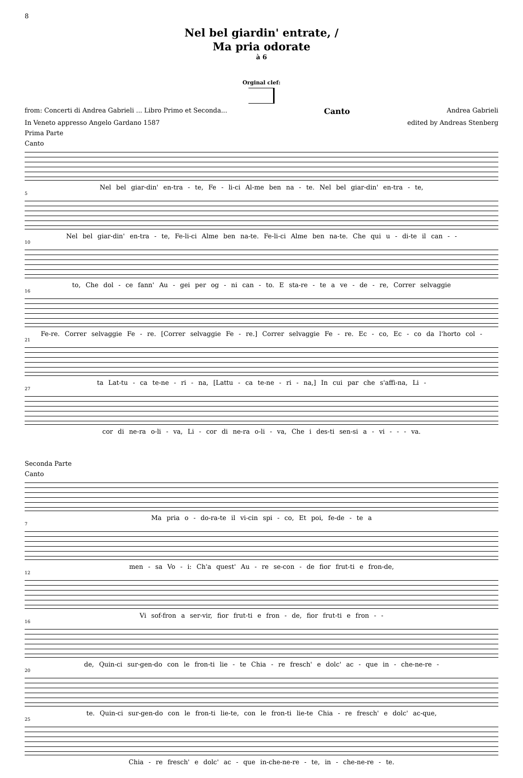8
Nel bel giardin' entrate, /
Ma pria odorate
à 6
Orginal clef:
from: Concerti di Andrea Gabrieli ... Libro Primo et Seconda... Canto Andrea Gabrieli
In Veneto appresso Angelo Gardano 1587 edited by Andreas Stenberg
Prima Parte
Canto
Nel bel giar-din' en-tra - te, Fe - li-ci Al-me ben na - te. Nel bel giar-din' en-tra - te,
5
Nel bel giar-din' en-tra - te, Fe-li-ci Alme ben na-te. Fe-li-ci Alme ben na-te. Che qui u - di-te il can - -
10
to, Che dol - ce fann' Au - gei per og - ni can - to. E sta-re - te a ve - de - re, Correr selvaggie
16
Fe-re. Correr selvaggie Fe - re. [Correr selvaggie Fe - re.] Correr selvaggie Fe - re. Ec - co, Ec - co da l'horto col -
21
ta Lat-tu - ca te-ne - ri - na, [Lattu - ca te-ne - ri - na,] In cui par che s'affi-na, Li -
27
cor di ne-ra o-li - va, Li - cor di ne-ra o-li - va, Che i des-ti sen-si a - vi - - - va.
Seconda Parte
Canto
Ma pria o - do-ra-te il vi-cin spi - co, Et poi, fe-de - te a
7
men - sa Vo - i: Ch'a quest' Au - re se-con - de fior frut-ti e fron-de,
12
Vi sof-fron a ser-vir, fior frut-ti e fron - de, fior frut-ti e fron - -
16
de, Quin-ci sur-gen-do con le fron-ti lie - te Chia - re fresch' e dolc' ac - que in - che-ne-re -
20
te. Quin-ci sur-gen-do con le fron-ti lie-te, con le fron-ti lie-te Chia - re fresch' e dolc' ac-que,
25
Chia - re fresch' e dolc' ac - que in-che-ne-re - te, in - che-ne-re - te.